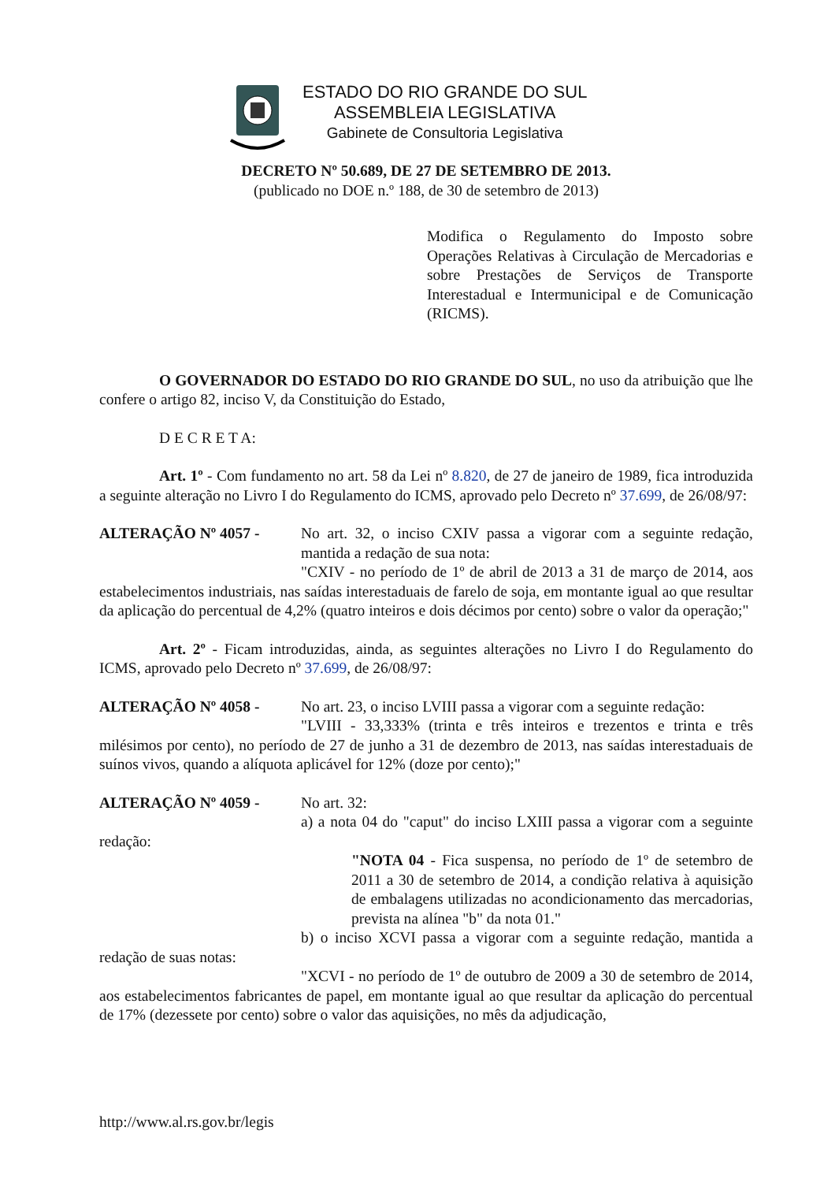ESTADO DO RIO GRANDE DO SUL
ASSEMBLEIA LEGISLATIVA
Gabinete de Consultoria Legislativa
DECRETO Nº 50.689, DE 27 DE SETEMBRO DE 2013.
(publicado no DOE n.º 188, de 30 de setembro de 2013)
Modifica o Regulamento do Imposto sobre Operações Relativas à Circulação de Mercadorias e sobre Prestações de Serviços de Transporte Interestadual e Intermunicipal e de Comunicação (RICMS).
O GOVERNADOR DO ESTADO DO RIO GRANDE DO SUL, no uso da atribuição que lhe confere o artigo 82, inciso V, da Constituição do Estado,
D E C R E T A:
Art. 1º - Com fundamento no art. 58 da Lei nº 8.820, de 27 de janeiro de 1989, fica introduzida a seguinte alteração no Livro I do Regulamento do ICMS, aprovado pelo Decreto nº 37.699, de 26/08/97:
ALTERAÇÃO Nº 4057 - No art. 32, o inciso CXIV passa a vigorar com a seguinte redação, mantida a redação de sua nota:
"CXIV - no período de 1º de abril de 2013 a 31 de março de 2014, aos estabelecimentos industriais, nas saídas interestaduais de farelo de soja, em montante igual ao que resultar da aplicação do percentual de 4,2% (quatro inteiros e dois décimos por cento) sobre o valor da operação;"
Art. 2º - Ficam introduzidas, ainda, as seguintes alterações no Livro I do Regulamento do ICMS, aprovado pelo Decreto nº 37.699, de 26/08/97:
ALTERAÇÃO Nº 4058 - No art. 23, o inciso LVIII passa a vigorar com a seguinte redação:
"LVIII - 33,333% (trinta e três inteiros e trezentos e trinta e três milésimos por cento), no período de 27 de junho a 31 de dezembro de 2013, nas saídas interestaduais de suínos vivos, quando a alíquota aplicável for 12% (doze por cento);"
ALTERAÇÃO Nº 4059 - No art. 32:
a) a nota 04 do "caput" do inciso LXIII passa a vigorar com a seguinte redação:
"NOTA 04 - Fica suspensa, no período de 1º de setembro de 2011 a 30 de setembro de 2014, a condição relativa à aquisição de embalagens utilizadas no acondicionamento das mercadorias, prevista na alínea "b" da nota 01."
b) o inciso XCVI passa a vigorar com a seguinte redação, mantida a redação de suas notas:
"XCVI - no período de 1º de outubro de 2009 a 30 de setembro de 2014, aos estabelecimentos fabricantes de papel, em montante igual ao que resultar da aplicação do percentual de 17% (dezessete por cento) sobre o valor das aquisições, no mês da adjudicação,
http://www.al.rs.gov.br/legis